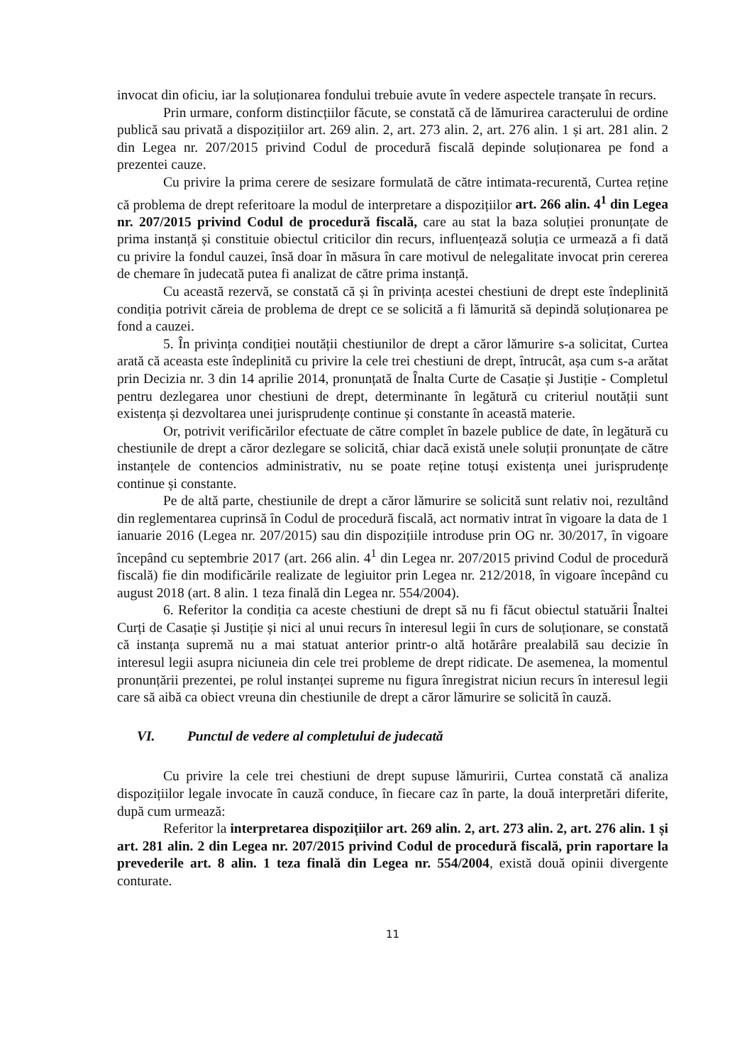invocat din oficiu, iar la soluționarea fondului trebuie avute în vedere aspectele tranșate în recurs.
Prin urmare, conform distincțiilor făcute, se constată că de lămurirea caracterului de ordine publică sau privată a dispozițiilor art. 269 alin. 2, art. 273 alin. 2, art. 276 alin. 1 și art. 281 alin. 2 din Legea nr. 207/2015 privind Codul de procedură fiscală depinde soluționarea pe fond a prezentei cauze.
Cu privire la prima cerere de sesizare formulată de către intimata-recurentă, Curtea reține că problema de drept referitoare la modul de interpretare a dispozițiilor art. 266 alin. 4<sup>1</sup> din Legea nr. 207/2015 privind Codul de procedură fiscală, care au stat la baza soluției pronunțate de prima instanță și constituie obiectul criticilor din recurs, influențează soluția ce urmează a fi dată cu privire la fondul cauzei, însă doar în măsura în care motivul de nelegalitate invocat prin cererea de chemare în judecată putea fi analizat de către prima instanță.
Cu această rezervă, se constată că și în privința acestei chestiuni de drept este îndeplinită condiția potrivit căreia de problema de drept ce se solicită a fi lămurită să depindă soluționarea pe fond a cauzei.
5. În privința condiției noutății chestiunilor de drept a căror lămurire s-a solicitat, Curtea arată că aceasta este îndeplinită cu privire la cele trei chestiuni de drept, întrucât, așa cum s-a arătat prin Decizia nr. 3 din 14 aprilie 2014, pronunțată de Înalta Curte de Casație și Justiție - Completul pentru dezlegarea unor chestiuni de drept, determinante în legătură cu criteriul noutății sunt existența și dezvoltarea unei jurisprudențe continue și constante în această materie.
Or, potrivit verificărilor efectuate de către complet în bazele publice de date, în legătură cu chestiunile de drept a căror dezlegare se solicită, chiar dacă există unele soluții pronunțate de către instanțele de contencios administrativ, nu se poate reține totuși existența unei jurisprudențe continue și constante.
Pe de altă parte, chestiunile de drept a căror lămurire se solicită sunt relativ noi, rezultând din reglementarea cuprinsă în Codul de procedură fiscală, act normativ intrat în vigoare la data de 1 ianuarie 2016 (Legea nr. 207/2015) sau din dispozițiile introduse prin OG nr. 30/2017, în vigoare începând cu septembrie 2017 (art. 266 alin. 4<sup>1</sup> din Legea nr. 207/2015 privind Codul de procedură fiscală) fie din modificările realizate de legiuitor prin Legea nr. 212/2018, în vigoare începând cu august 2018 (art. 8 alin. 1 teza finală din Legea nr. 554/2004).
6. Referitor la condiția ca aceste chestiuni de drept să nu fi făcut obiectul statuării Înaltei Curți de Casație și Justiție și nici al unui recurs în interesul legii în curs de soluționare, se constată că instanța supremă nu a mai statuat anterior printr-o altă hotărâre prealabilă sau decizie în interesul legii asupra niciuneia din cele trei probleme de drept ridicate. De asemenea, la momentul pronunțării prezentei, pe rolul instanței supreme nu figura înregistrat niciun recurs în interesul legii care să aibă ca obiect vreuna din chestiunile de drept a căror lămurire se solicită în cauză.
VI. Punctul de vedere al completului de judecată
Cu privire la cele trei chestiuni de drept supuse lămuririi, Curtea constată că analiza dispozițiilor legale invocate în cauză conduce, în fiecare caz în parte, la două interpretări diferite, după cum urmează:
Referitor la interpretarea dispozițiilor art. 269 alin. 2, art. 273 alin. 2, art. 276 alin. 1 și art. 281 alin. 2 din Legea nr. 207/2015 privind Codul de procedură fiscală, prin raportare la prevederile art. 8 alin. 1 teza finală din Legea nr. 554/2004, există două opinii divergente conturate.
11